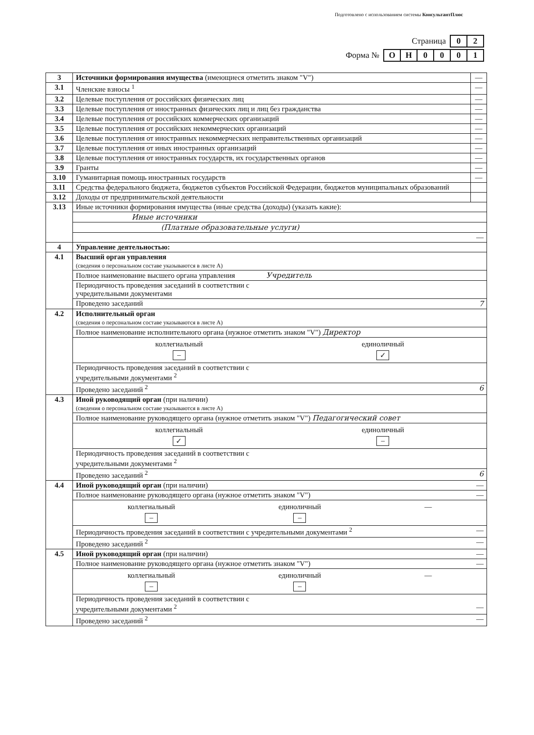Подготовлено с использованием системы КонсультантПлюс
| Страница | 0 | 2 |
| Форма № | О | Н | 0 | 0 | 0 | 1 |
| 3 | Источники формирования имущества (имеющиеся отметить знаком "V") | — |
| 3.1 | Членские взносы <sup>1</sup> | — |
| 3.2 | Целевые поступления от российских физических лиц | — |
| 3.3 | Целевые поступления от иностранных физических лиц и лиц без гражданства | — |
| 3.4 | Целевые поступления от российских коммерческих организаций | — |
| 3.5 | Целевые поступления от российских некоммерческих организаций | — |
| 3.6 | Целевые поступления от иностранных некоммерческих неправительственных организаций | — |
| 3.7 | Целевые поступления от иных иностранных организаций | — |
| 3.8 | Целевые поступления от иностранных государств, их государственных органов | — |
| 3.9 | Гранты | — |
| 3.10 | Гуманитарная помощь иностранных государств | — |
| 3.11 | Средства федерального бюджета, бюджетов субъектов Российской Федерации, бюджетов муниципальных образований | |
| 3.12 | Доходы от предпринимательской деятельности | |
| 3.13 | Иные источники формирования имущества (иные средства (доходы) (указать какие): | |
| | Иные источники | |
| | (Платные образовательные услуги) | |
| | — | |
| 4 | Управление деятельностью: | |
| 4.1 | Высший орган управления (сведения о персональном составе указываются в листе А) | |
| | Полное наименование высшего органа управления Учредитель | |
| | Периодичность проведения заседаний в соответствии с учредительными документами | |
| | Проведено заседаний 7 | |
| 4.2 | Исполнительный орган (сведения о персональном составе указываются в листе А) | |
| | Полное наименование исполнительного органа (нужное отметить знаком "V") Директор | |
| | коллегиальный – единоличный ✓ | |
| | Периодичность проведения заседаний в соответствии с учредительными документами <sup>2</sup> | |
| | Проведено заседаний <sup>2</sup> 6 | |
| 4.3 | Иной руководящий орган (при наличии) (сведения о персональном составе указываются в листе А) | |
| | Полное наименование руководящего органа (нужное отметить знаком "V") Педагогический совет | |
| | коллегиальный ✓ единоличный – | |
| | Периодичность проведения заседаний в соответствии с учредительными документами <sup>2</sup> | |
| | Проведено заседаний <sup>2</sup> 6 | |
| 4.4 | Иной руководящий орган (при наличии) — | |
| | Полное наименование руководящего органа (нужное отметить знаком "V") — | |
| | коллегиальный – единоличный – — | |
| | Периодичность проведения заседаний в соответствии с учредительными документами <sup>2</sup> — | |
| | Проведено заседаний <sup>2</sup> — | |
| 4.5 | Иной руководящий орган (при наличии) — | |
| | Полное наименование руководящего органа (нужное отметить знаком "V") — | |
| | коллегиальный – единоличный – — | |
| | Периодичность проведения заседаний в соответствии с учредительными документами <sup>2</sup> — | |
| | Проведено заседаний <sup>2</sup> — | |